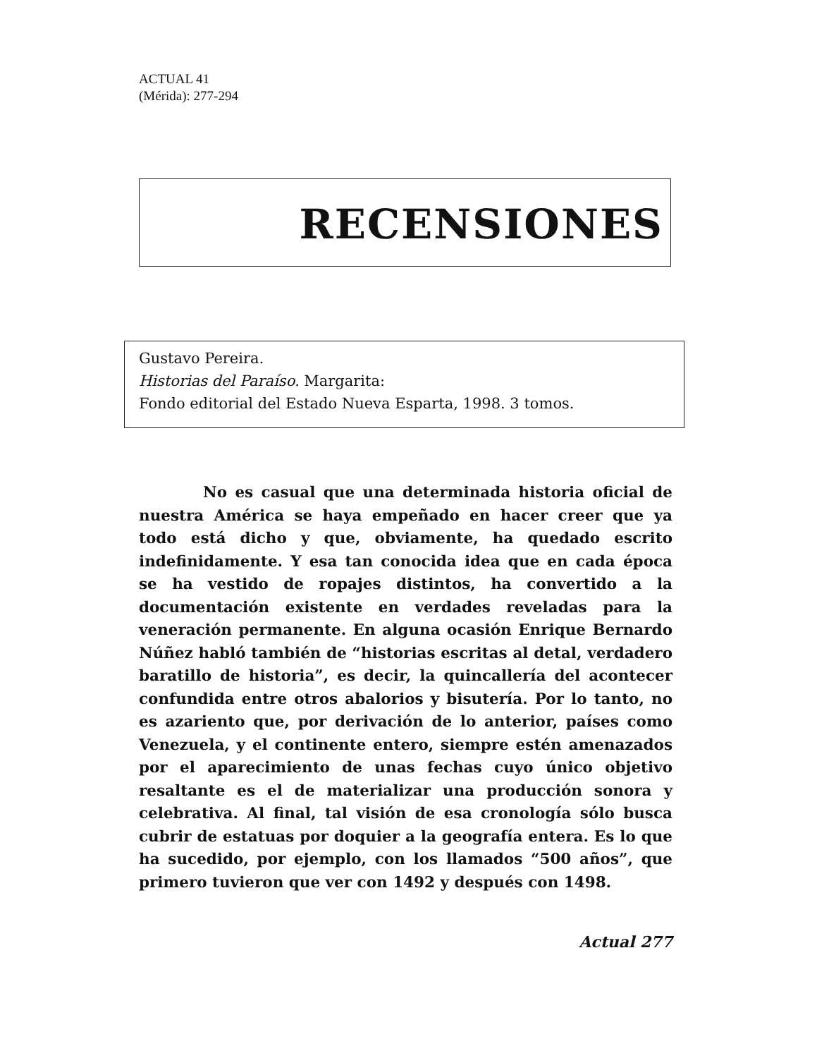ACTUAL 41
(Mérida): 277-294
RECENSIONES
Gustavo Pereira.
Historias del Paraíso. Margarita:
Fondo editorial del Estado Nueva Esparta, 1998. 3 tomos.
No es casual que una determinada historia oficial de nuestra América se haya empeñado en hacer creer que ya todo está dicho y que, obviamente, ha quedado escrito indefinidamente. Y esa tan conocida idea que en cada época se ha vestido de ropajes distintos, ha convertido a la documentación existente en verdades reveladas para la veneración permanente. En alguna ocasión Enrique Bernardo Núñez habló también de “historias escritas al detal, verdadero baratillo de historia”, es decir, la quincallería del acontecer confundida entre otros abalorios y bisutería. Por lo tanto, no es azariento que, por derivación de lo anterior, países como Venezuela, y el continente entero, siempre estén amenazados por el aparecimiento de unas fechas cuyo único objetivo resaltante es el de materializar una producción sonora y celebrativa. Al final, tal visión de esa cronología sólo busca cubrir de estatuas por doquier a la geografía entera. Es lo que ha sucedido, por ejemplo, con los llamados “500 años”, que primero tuvieron que ver con 1492 y después con 1498.
Actual 277